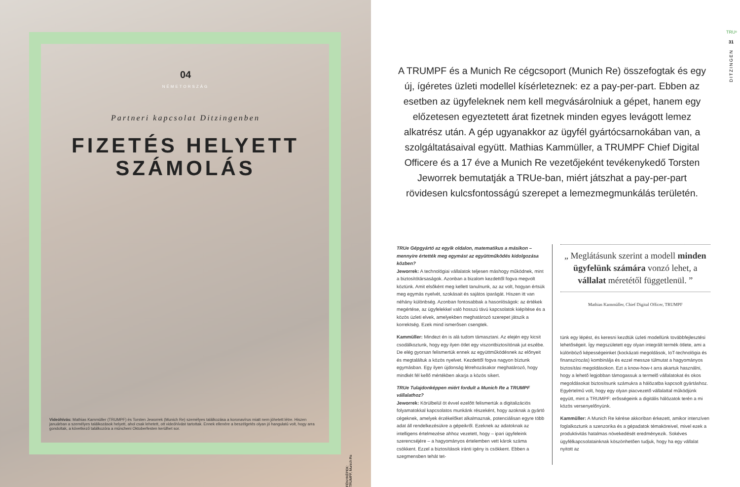04
NÉMETORSZÁG
Partneri kapcsolat Ditzingenben
FIZETÉS HELYETT SZÁMOLÁS
Videóhívás: Mathias Kammüller (TRUMPF) és Torsten Jeworrek (Munich Re) személyes találkozása a koronavírus miatt nem jöhetett létre. Hiszen januárban a személyes találkozások helyett, ahol csak lehetett, ott videóhívást tartottak. Ennek ellenére a beszélgetés olyan jó hangulatú volt, hogy arra gondoltak, a következő találkozóra a müncheni Oktoberfesten kerülhet sor.
FÉNYKÉPEK: TRUMPF, Munich Re
TRUᵉ
31
DITZINGEN
A TRUMPF és a Munich Re cégcsoport (Munich Re) összefogtak és egy új, ígéretes üzleti modellel kísérleteznek: ez a pay-per-part. Ebben az esetben az ügyfeleknek nem kell megvásárolniuk a gépet, hanem egy előzetesen egyeztetett árat fizetnek minden egyes levágott lemez alkatrész után. A gép ugyanakkor az ügyfél gyártócsarnokában van, a szolgáltatásaival együtt. Mathias Kammüller, a TRUMPF Chief Digital Officere és a 17 éve a Munich Re vezetőjeként tevékenykedő Torsten Jeworrek bemutatják a TRUe-ban, miért játszhat a pay-per-part rövidesen kulcsfontosságú szerepet a lemezmegmunkálás területén.
TRUe Gépgyártó az egyik oldalon, matematikus a másikon – mennyire értették meg egymást az együttműködés kidolgozása közben?
Jeworrek: A technológiai vállalatok teljesen máshogy működnek, mint a biztosítótársaságok. Azonban a bizalom kezdettől fogva megvolt köztünk. Amit elsőként meg kellett tanulnunk, az az volt, hogyan értsük meg egymás nyelvét, szokásait és sajátos iparágát. Hiszen itt van néhány különbség. Azonban fontosabbak a hasonlóságok: az értékek megértése, az ügyfelekkel való hosszú távú kapcsolatok kiépítése és a közös üzleti elvek, amelyekben meghatározó szerepet játszik a korrektség. Ezek mind ismerősen csengtek.
Kammüller: Mindezt én is alá tudom támasztani. Az elején egy kicsit csodálkoztunk, hogy egy ilyen ötlet egy viszontbiztosítónak jut eszébe. De elég gyorsan felismertük ennek az együttműködésnek az előnyeit és megtaláltuk a közös nyelvet. Kezdettől fogva nagyon bíztunk egymásban. Egy ilyen újdonság létrehozásakor meghatározó, hogy mindkét fél kellő mértékben akarja a közös sikert.
TRUe Tulajdonképpen miért fordult a Munich Re a TRUMPF vállalathoz?
Jeworrek: Körülbelül öt évvel ezelőtt felismertük a digitalizációs folyamatokkal kapcsolatos munkánk részeként, hogy azoknak a gyártó cégeknek, amelyek érzékelőket alkalmaznak, potenciálisan egyre több adat áll rendelkezésükre a gépeikről. Ezeknek az adatoknak az intelligens értelmezése ahhoz vezetett, hogy – ipari ügyfeleink szerencséjére – a hagyományos értelemben vett károk száma csökkent. Ezzel a biztosítások iránti igény is csökkent. Ebben a szegmensben tehát tet-
„ Meglátásunk szerint a modell minden ügyfelünk számára vonzó lehet, a vállalat méretétől függetlenül. ”
Mathias Kammüller, Chief Digital Officer, TRUMPF
tünk egy lépést, és keresni kezdtük üzleti modellünk továbbfejlesztési lehetőségeit. Így megszületett egy olyan integrált termék ötlete, ami a különböző képességeinket (kockázati megoldások, IoT-technológia és finanszírozás) kombinálja és ezzel messze túlmutat a hagyományos biztosítási megoldásokon. Ezt a know-how-t arra akartuk használni, hogy a lehető legjobban támogassuk a termelő vállalatokat és okos megoldásokat biztosítsunk számukra a hálózatba kapcsolt gyártáshoz. Egyértelmű volt, hogy egy olyan piacvezető vállalattal működjünk együtt, mint a TRUMPF: erősségeink a digitális hálózatok terén a mi közös versenyelőnyünk.
Kammüller: A Munich Re kérése akkoriban érkezett, amikor intenzíven foglalkoztunk a szenzorika és a gépadatok témaköreivel, mivel ezek a produktivitás hatalmas növekedését eredményezik. Sokéves ügyfélkapcsolatainknak köszönhetően tudjuk, hogy ha egy vállalat nyitott az